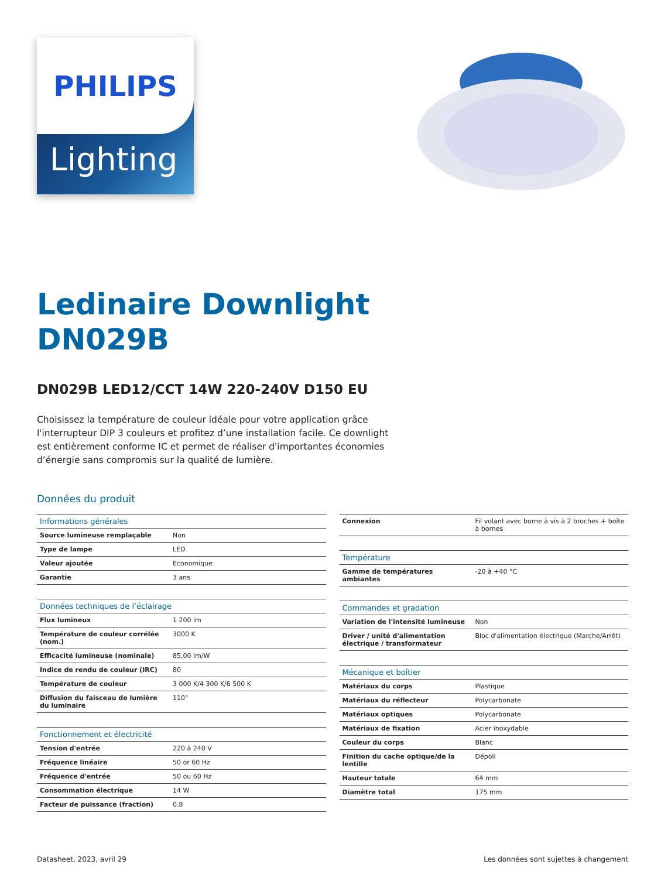PHILIPS
Lighting
Ledinaire Downlight
DN029B
DN029B LED12/CCT 14W 220-240V D150 EU
Choisissez la température de couleur idéale pour votre application grâce l'interrupteur DIP 3 couleurs et profitez d’une installation facile. Ce downlight est entièrement conforme IC et permet de réaliser d'importantes économies d’énergie sans compromis sur la qualité de lumière.
Données du produit
| Informations générales | |
| --- | --- |
| Source lumineuse remplaçable | Non |
| Type de lampe | LED |
| Valeur ajoutée | Economique |
| Garantie | 3 ans |
| Données techniques de l’éclairage | |
| --- | --- |
| Flux lumineux | 1 200 lm |
| Température de couleur corrélée (nom.) | 3000 K |
| Efficacité lumineuse (nominale) | 85,00 lm/W |
| Indice de rendu de couleur (IRC) | 80 |
| Température de couleur | 3 000 K/4 300 K/6 500 K |
| Diffusion du faisceau de lumière du luminaire | 110° |
| Fonctionnement et électricité | |
| --- | --- |
| Tension d'entrée | 220 à 240 V |
| Fréquence linéaire | 50 or 60 Hz |
| Fréquence d'entrée | 50 ou 60 Hz |
| Consommation électrique | 14 W |
| Facteur de puissance (fraction) | 0.8 |
| Connexion | Fil volant avec borne à vis à 2 broches + boîte à bornes |
| Température | |
| --- | --- |
| Gamme de températures ambiantes | -20 à +40 °C |
| Commandes et gradation | |
| --- | --- |
| Variation de l'intensité lumineuse | Non |
| Driver / unité d'alimentation électrique / transformateur | Bloc d'alimentation électrique (Marche/Arrêt) |
| Mécanique et boîtier | |
| --- | --- |
| Matériaux du corps | Plastique |
| Matériaux du réflecteur | Polycarbonate |
| Matériaux optiques | Polycarbonate |
| Matériaux de fixation | Acier inoxydable |
| Couleur du corps | Blanc |
| Finition du cache optique/de la lentille | Dépoli |
| Hauteur totale | 64 mm |
| Diamètre total | 175 mm |
Datasheet, 2023, avril 29 Les données sont sujettes à changement